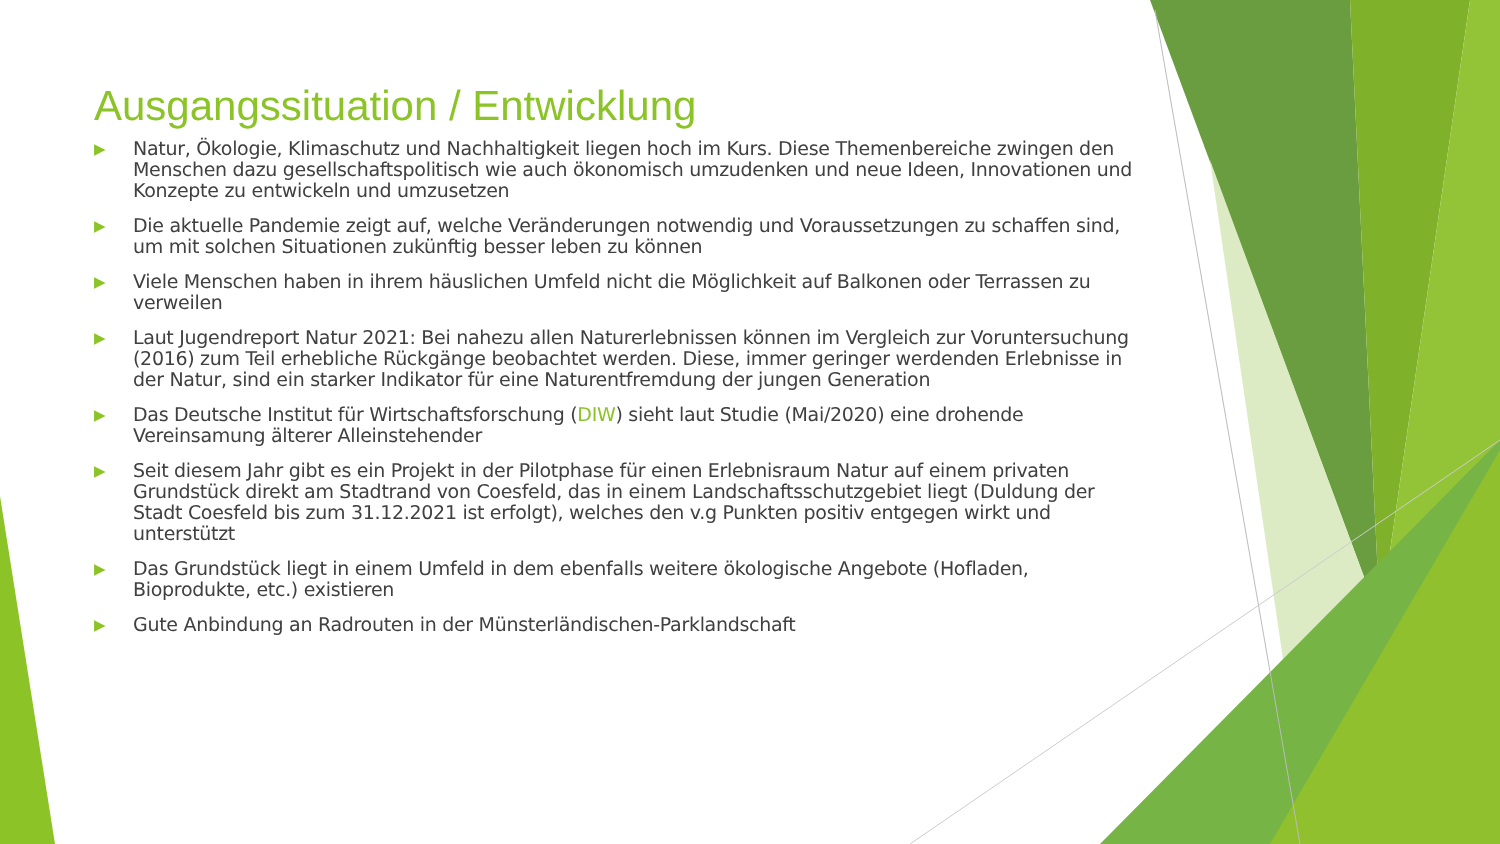Ausgangssituation / Entwicklung
▶ Natur, Ökologie, Klimaschutz und Nachhaltigkeit liegen hoch im Kurs. Diese Themenbereiche zwingen den Menschen dazu gesellschaftspolitisch wie auch ökonomisch umzudenken und neue Ideen, Innovationen und Konzepte zu entwickeln und umzusetzen
▶ Die aktuelle Pandemie zeigt auf, welche Veränderungen notwendig und Voraussetzungen zu schaffen sind, um mit solchen Situationen zukünftig besser leben zu können
▶ Viele Menschen haben in ihrem häuslichen Umfeld nicht die Möglichkeit auf Balkonen oder Terrassen zu verweilen
▶ Laut Jugendreport Natur 2021: Bei nahezu allen Naturerlebnissen können im Vergleich zur Voruntersuchung (2016) zum Teil erhebliche Rückgänge beobachtet werden. Diese, immer geringer werdenden Erlebnisse in der Natur, sind ein starker Indikator für eine Naturentfremdung der jungen Generation
▶ Das Deutsche Institut für Wirtschaftsforschung (DIW) sieht laut Studie (Mai/2020) eine drohende Vereinsamung älterer Alleinstehender
▶ Seit diesem Jahr gibt es ein Projekt in der Pilotphase für einen Erlebnisraum Natur auf einem privaten Grundstück direkt am Stadtrand von Coesfeld, das in einem Landschaftsschutzgebiet liegt (Duldung der Stadt Coesfeld bis zum 31.12.2021 ist erfolgt), welches den v.g Punkten positiv entgegen wirkt und unterstützt
▶ Das Grundstück liegt in einem Umfeld in dem ebenfalls weitere ökologische Angebote (Hofladen, Bioprodukte, etc.) existieren
▶ Gute Anbindung an Radrouten in der Münsterländischen-Parklandschaft